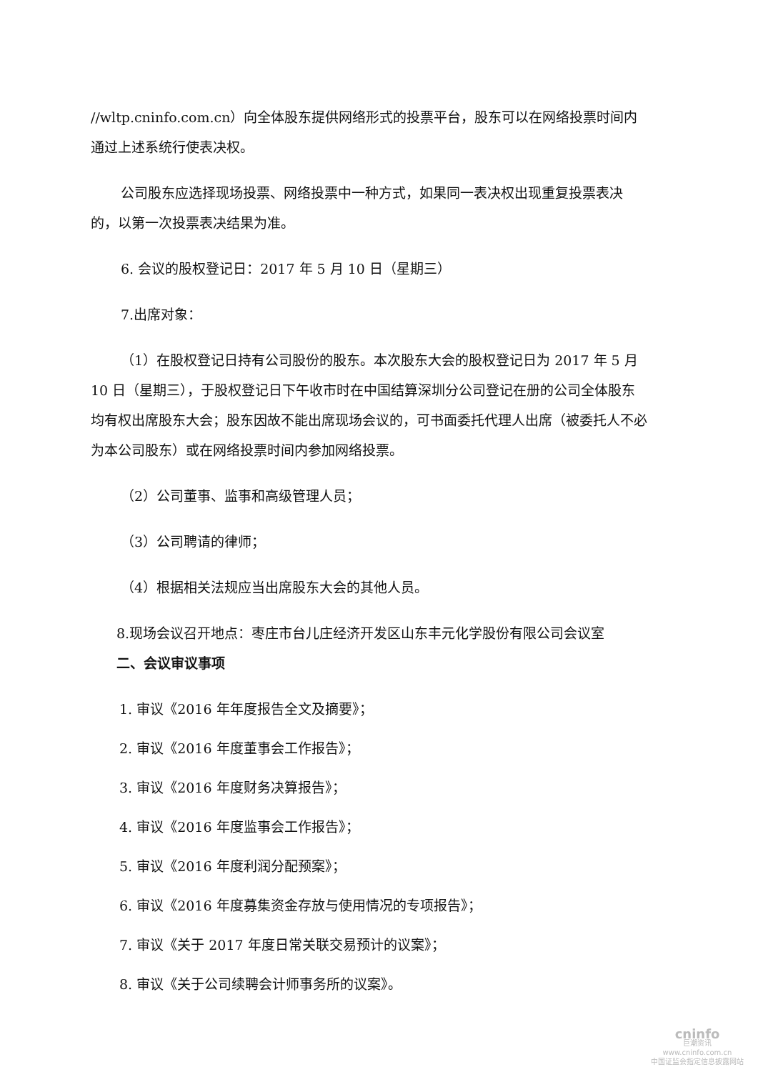//wltp.cninfo.com.cn）向全体股东提供网络形式的投票平台，股东可以在网络投票时间内通过上述系统行使表决权。
公司股东应选择现场投票、网络投票中一种方式，如果同一表决权出现重复投票表决的，以第一次投票表决结果为准。
6. 会议的股权登记日：2017 年 5 月 10 日（星期三）
7.出席对象：
（1）在股权登记日持有公司股份的股东。本次股东大会的股权登记日为 2017 年 5 月 10 日（星期三），于股权登记日下午收市时在中国结算深圳分公司登记在册的公司全体股东均有权出席股东大会；股东因故不能出席现场会议的，可书面委托代理人出席（被委托人不必为本公司股东）或在网络投票时间内参加网络投票。
（2）公司董事、监事和高级管理人员；
（3）公司聘请的律师；
（4）根据相关法规应当出席股东大会的其他人员。
8.现场会议召开地点：枣庄市台儿庄经济开发区山东丰元化学股份有限公司会议室
二、会议审议事项
1. 审议《2016 年年度报告全文及摘要》；
2. 审议《2016 年度董事会工作报告》；
3. 审议《2016 年度财务决算报告》；
4. 审议《2016 年度监事会工作报告》；
5. 审议《2016 年度利润分配预案》；
6. 审议《2016 年度募集资金存放与使用情况的专项报告》；
7. 审议《关于 2017 年度日常关联交易预计的议案》；
8. 审议《关于公司续聘会计师事务所的议案》。
cninfo
巨潮资讯
www.cninfo.com.cn
中国证监会指定信息披露网站